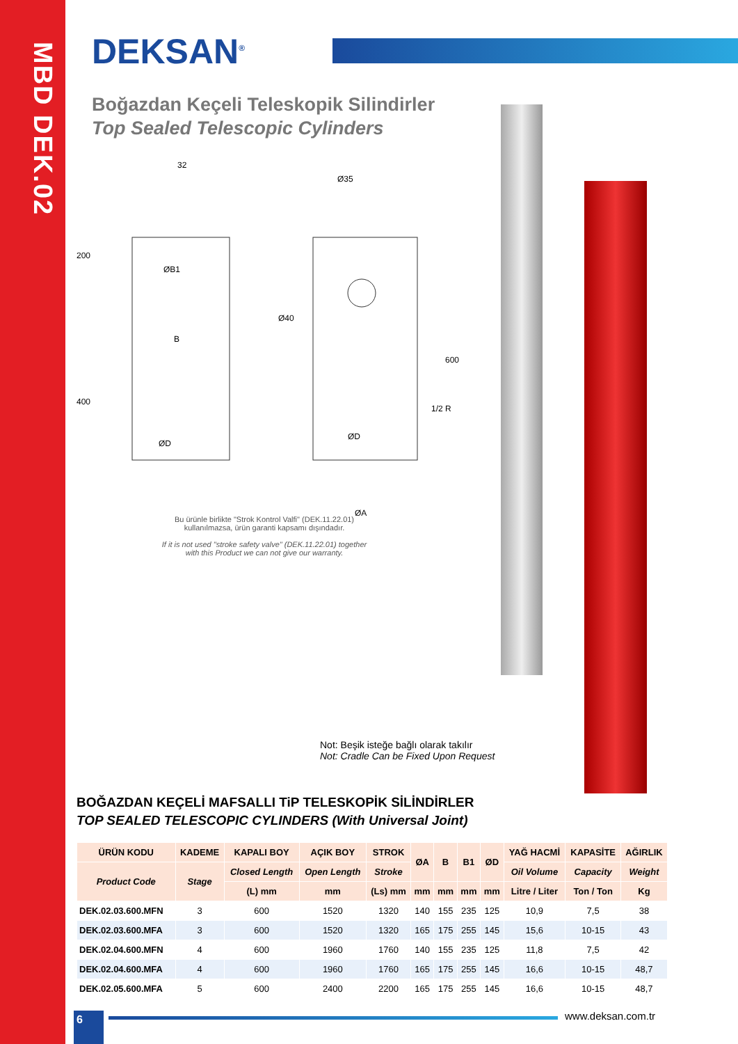MBD DEK.02
DEKSAN<sup>®</sup>
Boğazdan Keçeli Teleskopik Silindirler
Top Sealed Telescopic Cylinders
32
200
400
ØB1
Ø40
B
ØD
Ø35
600
1/2 R
ØD
ØA
Bu ürünle birlikte "Strok Kontrol Valfi" (DEK.11.22.01) kullanılmazsa, ürün garanti kapsamı dışındadır.
If it is not used "stroke safety valve" (DEK.11.22.01) together with this Product we can not give our warranty.
Not: Beşik isteğe bağlı olarak takılır
Not: Cradle Can be Fixed Upon Request
BOĞAZDAN KEÇELİ MAFSALLI TiP TELESKOPİK SİLİNDİRLER
TOP SEALED TELESCOPIC CYLINDERS (With Universal Joint)
| ÜRÜN KODU | KADEME | KAPALI BOY | AÇIK BOY | STROK | ØA | B | B1 | ØD | YAĞ HACMİ | KAPASİTE | AĞIRLIK |
| --- | --- | --- | --- | --- | --- | --- | --- | --- | --- | --- | --- |
| Product Code | Stage | Closed Length | Open Length | Stroke | | | | | Oil Volume | Capacity | Weight |
| | | (L) mm | mm | (Ls) mm | mm | mm | mm | mm | Litre / Liter | Ton / Ton | Kg |
| DEK.02.03.600.MFN | 3 | 600 | 1520 | 1320 | 140 | 155 | 235 | 125 | 10,9 | 7,5 | 38 |
| DEK.02.03.600.MFA | 3 | 600 | 1520 | 1320 | 165 | 175 | 255 | 145 | 15,6 | 10-15 | 43 |
| DEK.02.04.600.MFN | 4 | 600 | 1960 | 1760 | 140 | 155 | 235 | 125 | 11,8 | 7,5 | 42 |
| DEK.02.04.600.MFA | 4 | 600 | 1960 | 1760 | 165 | 175 | 255 | 145 | 16,6 | 10-15 | 48,7 |
| DEK.02.05.600.MFA | 5 | 600 | 2400 | 2200 | 165 | 175 | 255 | 145 | 16,6 | 10-15 | 48,7 |
6 www.deksan.com.tr